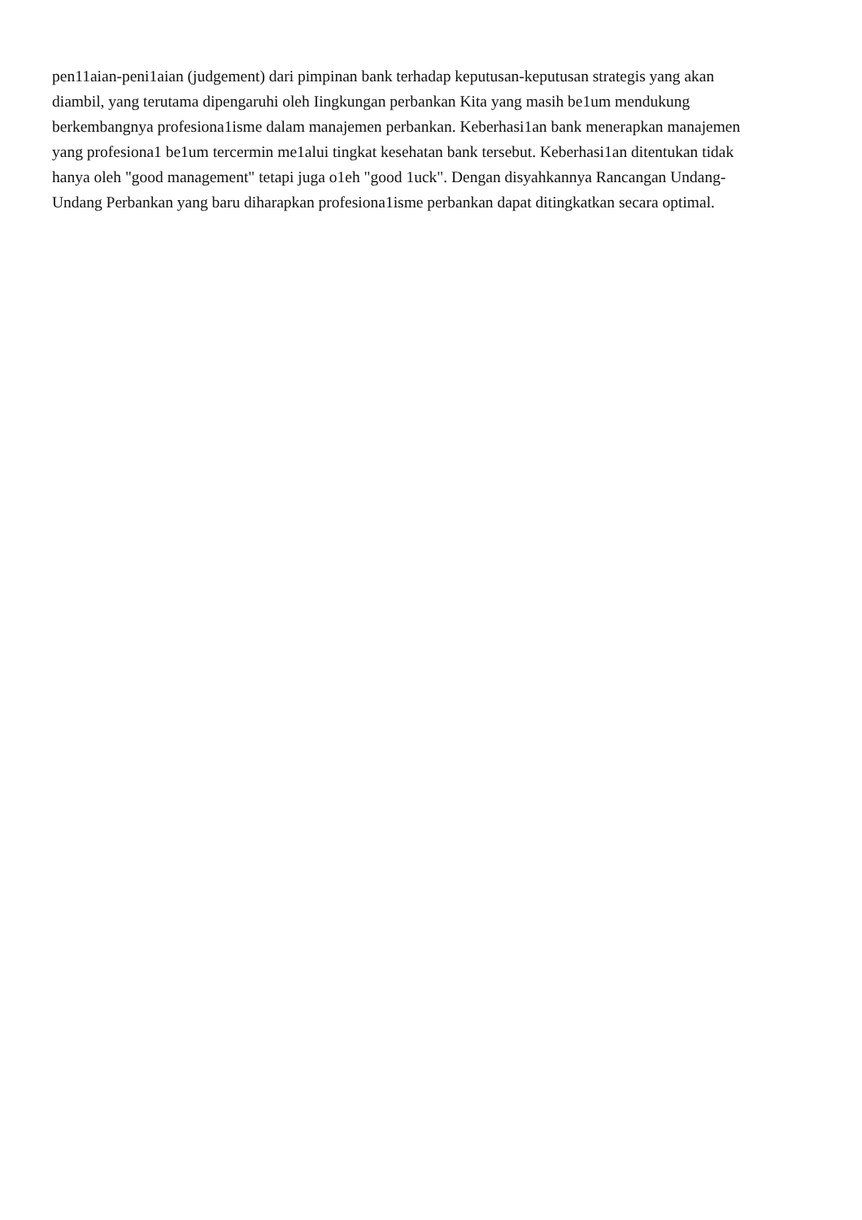pen11aian-peni1aian (judgement) dari pimpinan bank terhadap keputusan-keputusan strategis yang akan
diambil, yang terutama dipengaruhi oleh Iingkungan perbankan Kita yang masih be1um mendukung
berkembangnya profesiona1isme dalam manajemen perbankan. Keberhasi1an bank menerapkan manajemen
yang profesiona1 be1um tercermin me1alui tingkat kesehatan bank tersebut. Keberhasi1an ditentukan tidak
hanya oleh "good management" tetapi juga o1eh "good 1uck". Dengan disyahkannya Rancangan Undang-
Undang Perbankan yang baru diharapkan profesiona1isme perbankan dapat ditingkatkan secara optimal.